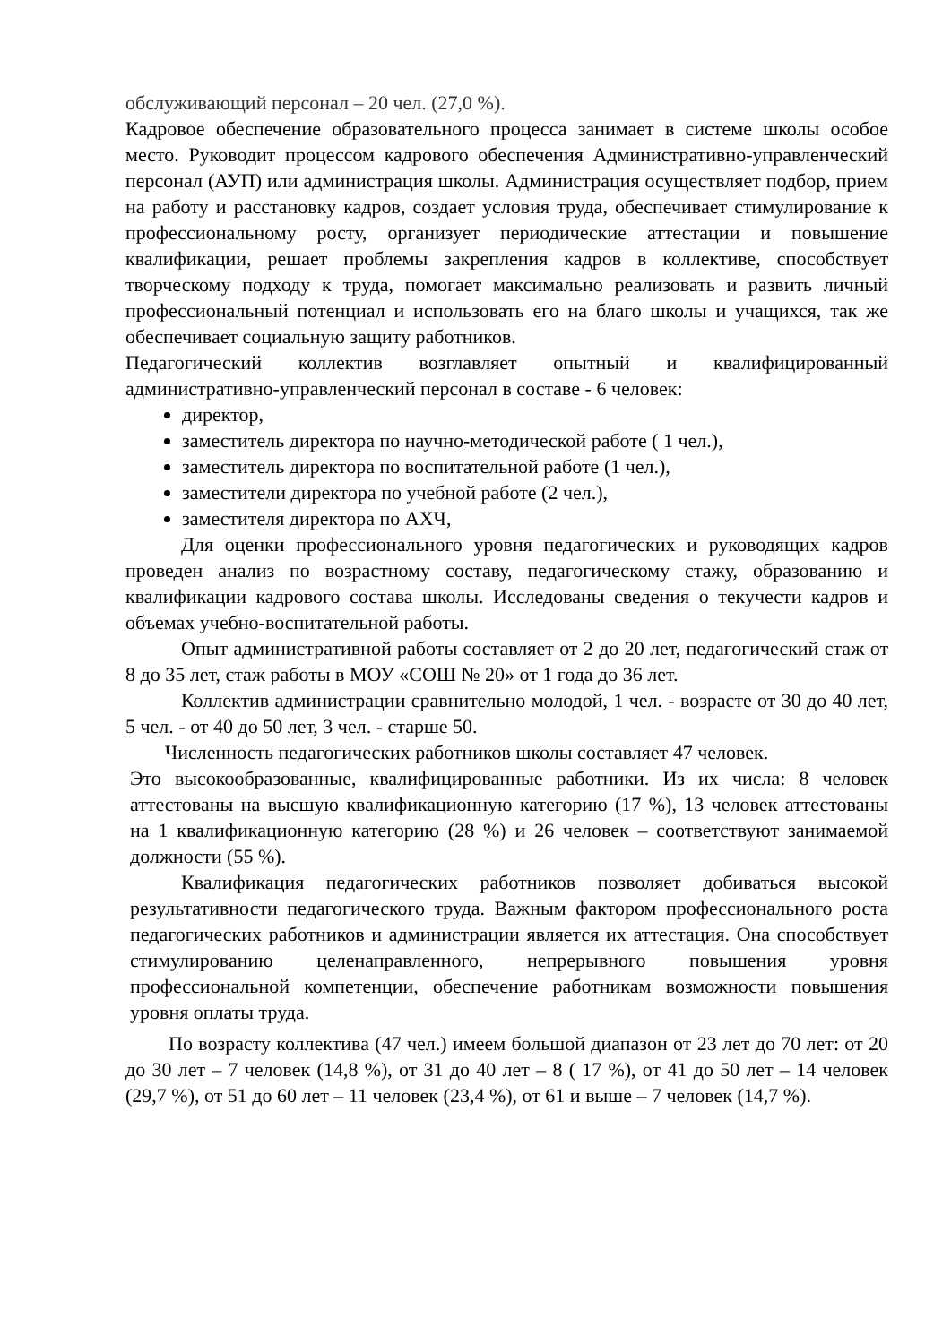обслуживающий персонал – 20 чел. (27,0 %).
Кадровое обеспечение образовательного процесса занимает в системе школы особое место. Руководит процессом кадрового обеспечения Административно-управленческий персонал (АУП) или администрация школы. Администрация осуществляет подбор, прием на работу и расстановку кадров, создает условия труда, обеспечивает стимулирование к профессиональному росту, организует периодические аттестации и повышение квалификации, решает проблемы закрепления кадров в коллективе, способствует творческому подходу к труда, помогает максимально реализовать и развить личный профессиональный потенциал и использовать его на благо школы и учащихся, так же обеспечивает социальную защиту работников.
Педагогический коллектив возглавляет опытный и квалифицированный административно-управленческий персонал в составе - 6 человек:
директор,
заместитель директора по научно-методической работе ( 1 чел.),
заместитель директора по воспитательной работе (1 чел.),
заместители директора по учебной работе (2 чел.),
заместителя директора по АХЧ,
Для оценки профессионального уровня педагогических и руководящих кадров проведен анализ по возрастному составу, педагогическому стажу, образованию и квалификации кадрового состава школы. Исследованы сведения о текучести кадров и объемах учебно-воспитательной работы.
Опыт административной работы составляет от 2 до 20 лет, педагогический стаж от 8 до 35 лет, стаж работы в МОУ «СОШ № 20» от 1 года до 36 лет.
Коллектив администрации сравнительно молодой, 1 чел. - возрасте от 30 до 40 лет, 5 чел. - от 40 до 50 лет, 3 чел. - старше 50.
Численность педагогических работников школы составляет 47 человек.
Это высокообразованные, квалифицированные работники. Из их числа: 8 человек аттестованы на высшую квалификационную категорию (17 %), 13 человек аттестованы на 1 квалификационную категорию (28 %) и 26 человек – соответствуют занимаемой должности (55 %).
Квалификация педагогических работников позволяет добиваться высокой результативности педагогического труда. Важным фактором профессионального роста педагогических работников и администрации является их аттестация. Она способствует стимулированию целенаправленного, непрерывного повышения уровня профессиональной компетенции, обеспечение работникам возможности повышения уровня оплаты труда.
По возрасту коллектива (47 чел.) имеем большой диапазон от 23 лет до 70 лет: от 20 до 30 лет – 7 человек (14,8 %), от 31 до 40 лет – 8 ( 17 %), от 41 до 50 лет – 14 человек (29,7 %), от 51 до 60 лет – 11 человек (23,4 %), от 61 и выше – 7 человек (14,7 %).